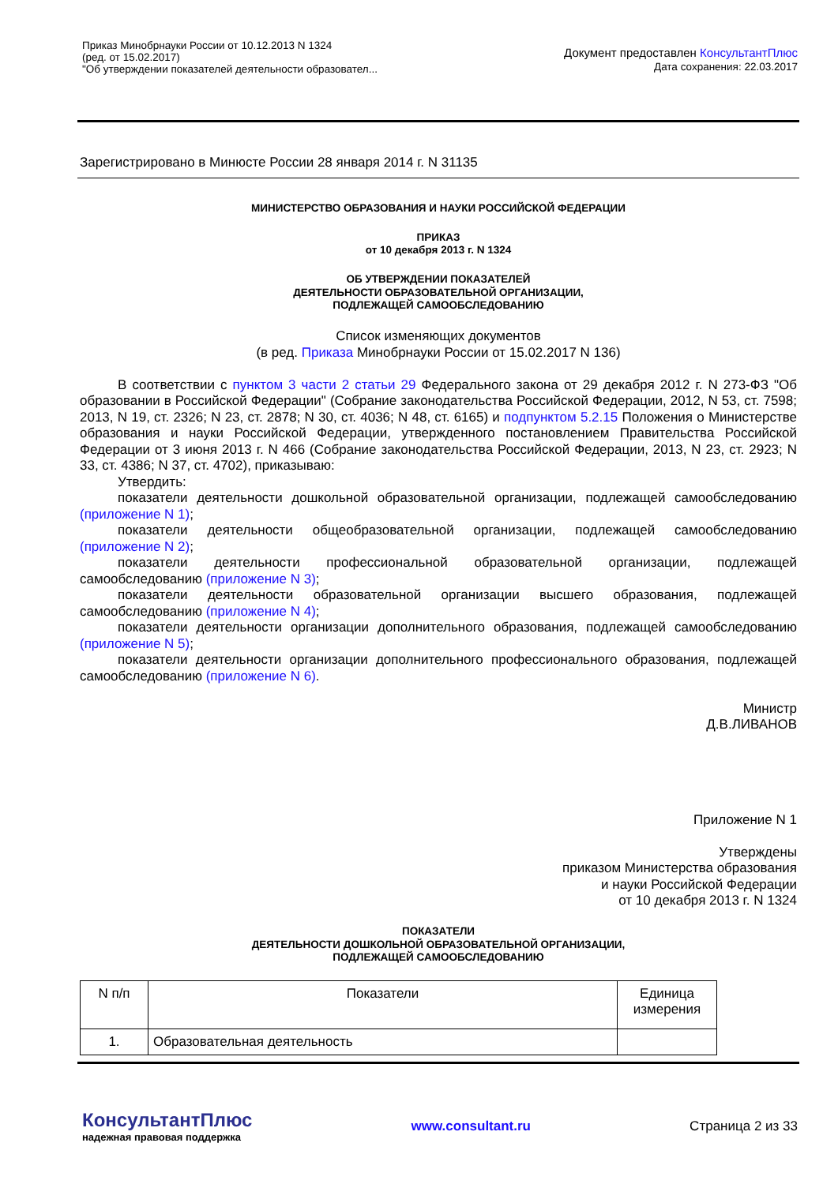Приказ Минобрнауки России от 10.12.2013 N 1324
(ред. от 15.02.2017)
"Об утверждении показателей деятельности образовател...
Документ предоставлен КонсультантПлюс
Дата сохранения: 22.03.2017
Зарегистрировано в Минюсте России 28 января 2014 г. N 31135
МИНИСТЕРСТВО ОБРАЗОВАНИЯ И НАУКИ РОССИЙСКОЙ ФЕДЕРАЦИИ
ПРИКАЗ
от 10 декабря 2013 г. N 1324
ОБ УТВЕРЖДЕНИИ ПОКАЗАТЕЛЕЙ
ДЕЯТЕЛЬНОСТИ ОБРАЗОВАТЕЛЬНОЙ ОРГАНИЗАЦИИ,
ПОДЛЕЖАЩЕЙ САМООБСЛЕДОВАНИЮ
Список изменяющих документов
(в ред. Приказа Минобрнауки России от 15.02.2017 N 136)
В соответствии с пунктом 3 части 2 статьи 29 Федерального закона от 29 декабря 2012 г. N 273-ФЗ "Об образовании в Российской Федерации" (Собрание законодательства Российской Федерации, 2012, N 53, ст. 7598; 2013, N 19, ст. 2326; N 23, ст. 2878; N 30, ст. 4036; N 48, ст. 6165) и подпунктом 5.2.15 Положения о Министерстве образования и науки Российской Федерации, утвержденного постановлением Правительства Российской Федерации от 3 июня 2013 г. N 466 (Собрание законодательства Российской Федерации, 2013, N 23, ст. 2923; N 33, ст. 4386; N 37, ст. 4702), приказываю:
Утвердить:
показатели деятельности дошкольной образовательной организации, подлежащей самообследованию (приложение N 1);
показатели деятельности общеобразовательной организации, подлежащей самообследованию (приложение N 2);
показатели деятельности профессиональной образовательной организации, подлежащей самообследованию (приложение N 3);
показатели деятельности образовательной организации высшего образования, подлежащей самообследованию (приложение N 4);
показатели деятельности организации дополнительного образования, подлежащей самообследованию (приложение N 5);
показатели деятельности организации дополнительного профессионального образования, подлежащей самообследованию (приложение N 6).
Министр
Д.В.ЛИВАНОВ
Приложение N 1
Утверждены
приказом Министерства образования
и науки Российской Федерации
от 10 декабря 2013 г. N 1324
ПОКАЗАТЕЛИ
ДЕЯТЕЛЬНОСТИ ДОШКОЛЬНОЙ ОБРАЗОВАТЕЛЬНОЙ ОРГАНИЗАЦИИ,
ПОДЛЕЖАЩЕЙ САМООБСЛЕДОВАНИЮ
| N п/п | Показатели | Единица измерения |
| 1. | Образовательная деятельность | |
КонсультантПлюс
надежная правовая поддержка
www.consultant.ru Страница 2 из 33